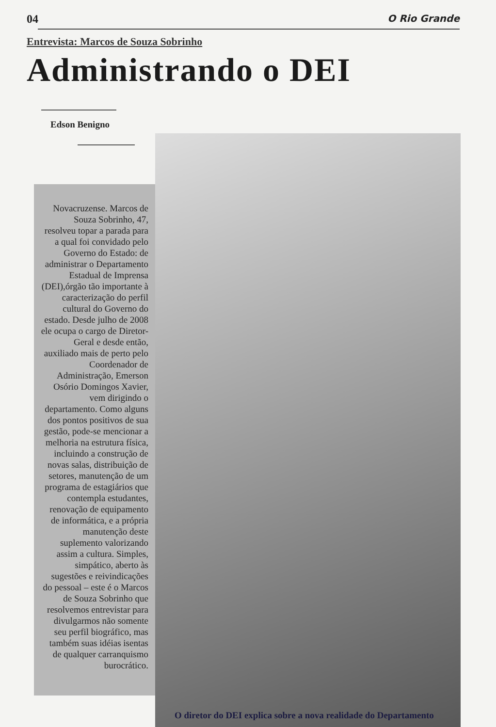04 O Rio Grande
Entrevista: Marcos de Souza Sobrinho
Administrando o DEI
Edson Benigno
Novacruzense. Marcos de Souza Sobrinho, 47, resolveu topar a parada para a qual foi convidado pelo Governo do Estado: de administrar o Departamento Estadual de Imprensa (DEI),órgão tão importante à caracterização do perfil cultural do Governo do estado. Desde julho de 2008 ele ocupa o cargo de Diretor-Geral e desde então, auxiliado mais de perto pelo Coordenador de Administração, Emerson Osório Domingos Xavier, vem dirigindo o departamento. Como alguns dos pontos positivos de sua gestão, pode-se mencionar a melhoria na estrutura física, incluindo a construção de novas salas, distribuição de setores, manutenção de um programa de estagiários que contempla estudantes, renovação de equipamento de informática, e a própria manutenção deste suplemento valorizando assim a cultura. Simples, simpático, aberto às sugestões e reivindicações do pessoal – este é o Marcos de Souza Sobrinho que resolvemos entrevistar para divulgarmos não somente seu perfil biográfico, mas também suas idéias isentas de qualquer carranquismo burocrático.
O diretor do DEI explica sobre a nova realidade do Departamento